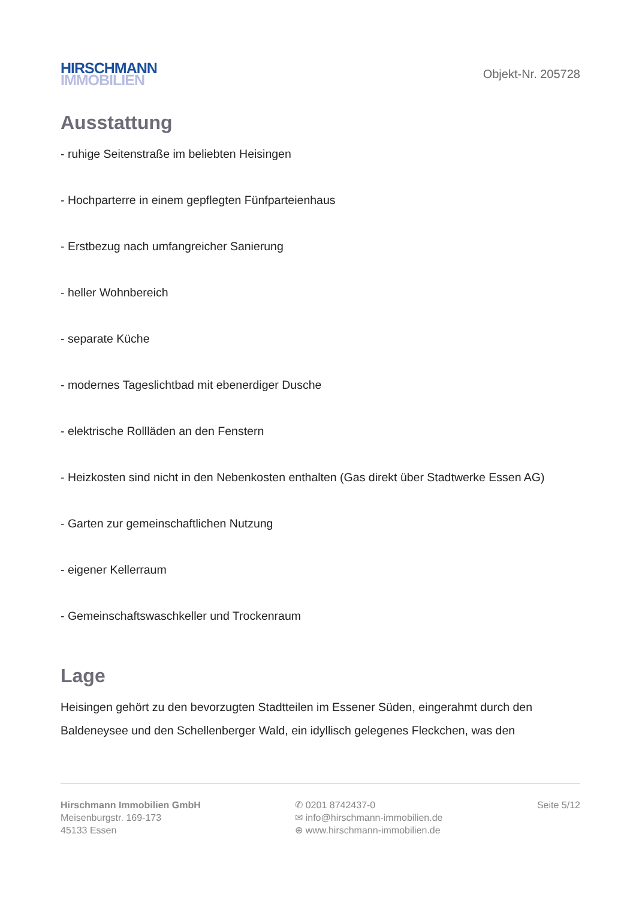HIRSCHMANN
IMMOBILIEN
Objekt-Nr. 205728
Ausstattung
- ruhige Seitenstraße im beliebten Heisingen
- Hochparterre in einem gepflegten Fünfparteienhaus
- Erstbezug nach umfangreicher Sanierung
- heller Wohnbereich
- separate Küche
- modernes Tageslichtbad mit ebenerdiger Dusche
- elektrische Rollläden an den Fenstern
- Heizkosten sind nicht in den Nebenkosten enthalten (Gas direkt über Stadtwerke Essen AG)
- Garten zur gemeinschaftlichen Nutzung
- eigener Kellerraum
- Gemeinschaftswaschkeller und Trockenraum
Lage
Heisingen gehört zu den bevorzugten Stadtteilen im Essener Süden, eingerahmt durch den Baldeneysee und den Schellenberger Wald, ein idyllisch gelegenes Fleckchen, was den
Hirschmann Immobilien GmbH
Meisenburgstr. 169-173
45133 Essen
✆ 0201 8742437-0
✉ info@hirschmann-immobilien.de
⊕ www.hirschmann-immobilien.de
Seite 5/12